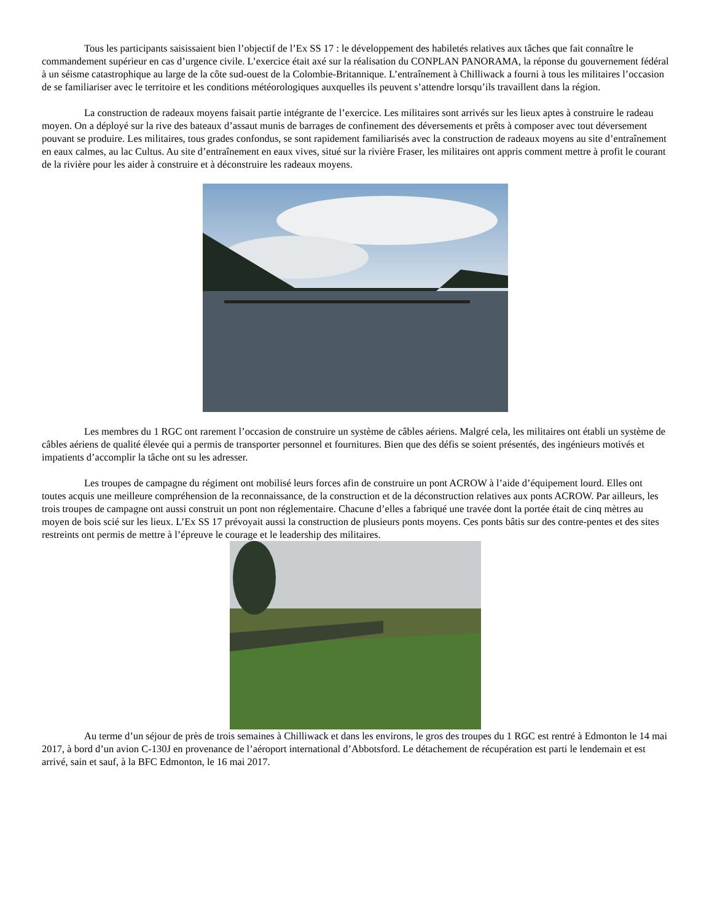Tous les participants saisissaient bien l’objectif de l’Ex SS 17 : le développement des habiletés relatives aux tâches que fait connaître le commandement supérieur en cas d’urgence civile. L’exercice était axé sur la réalisation du CONPLAN PANORAMA, la réponse du gouvernement fédéral à un séisme catastrophique au large de la côte sud-ouest de la Colombie-Britannique. L’entraînement à Chilliwack a fourni à tous les militaires l’occasion de se familiariser avec le territoire et les conditions météorologiques auxquelles ils peuvent s’attendre lorsqu’ils travaillent dans la région.
La construction de radeaux moyens faisait partie intégrante de l’exercice. Les militaires sont arrivés sur les lieux aptes à construire le radeau moyen. On a déployé sur la rive des bateaux d’assaut munis de barrages de confinement des déversements et prêts à composer avec tout déversement pouvant se produire. Les militaires, tous grades confondus, se sont rapidement familiarisés avec la construction de radeaux moyens au site d’entraînement en eaux calmes, au lac Cultus. Au site d’entraînement en eaux vives, situé sur la rivière Fraser, les militaires ont appris comment mettre à profit le courant de la rivière pour les aider à construire et à déconstruire les radeaux moyens.
Les membres du 1 RGC ont rarement l’occasion de construire un système de câbles aériens. Malgré cela, les militaires ont établi un système de câbles aériens de qualité élevée qui a permis de transporter personnel et fournitures. Bien que des défis se soient présentés, des ingénieurs motivés et impatients d’accomplir la tâche ont su les adresser.
Les troupes de campagne du régiment ont mobilisé leurs forces afin de construire un pont ACROW à l’aide d’équipement lourd. Elles ont toutes acquis une meilleure compréhension de la reconnaissance, de la construction et de la déconstruction relatives aux ponts ACROW. Par ailleurs, les trois troupes de campagne ont aussi construit un pont non réglementaire. Chacune d’elles a fabriqué une travée dont la portée était de cinq mètres au moyen de bois scié sur les lieux. L’Ex SS 17 prévoyait aussi la construction de plusieurs ponts moyens. Ces ponts bâtis sur des contre-pentes et des sites restreints ont permis de mettre à l’épreuve le courage et le leadership des militaires.
Au terme d’un séjour de près de trois semaines à Chilliwack et dans les environs, le gros des troupes du 1 RGC est rentré à Edmonton le 14 mai 2017, à bord d’un avion C-130J en provenance de l’aéroport international d’Abbotsford. Le détachement de récupération est parti le lendemain et est arrivé, sain et sauf, à la BFC Edmonton, le 16 mai 2017.